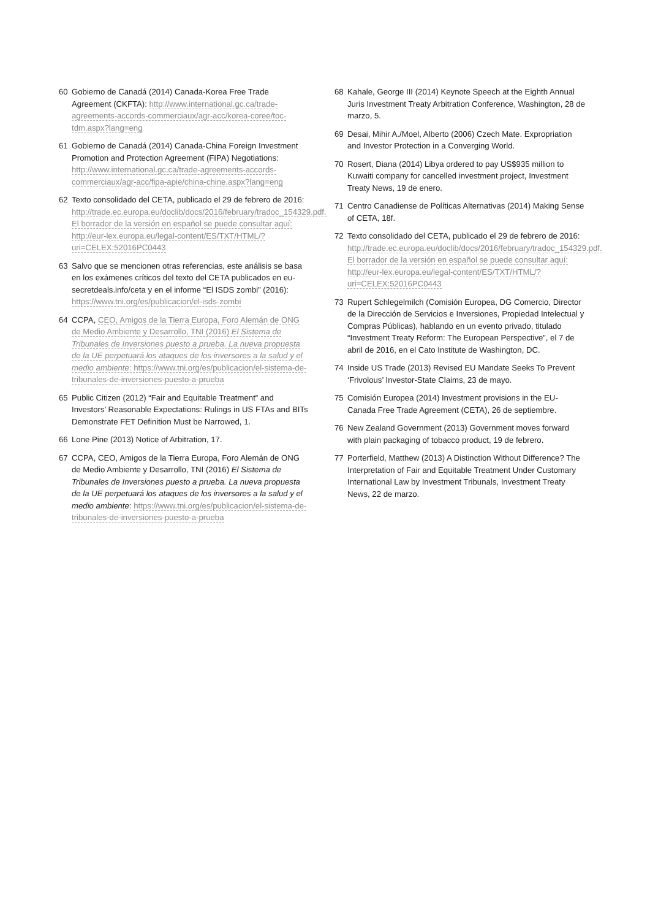60 Gobierno de Canadá (2014) Canada-Korea Free Trade Agreement (CKFTA): http://www.international.gc.ca/trade-agreements-accords-commerciaux/agr-acc/korea-coree/toc-tdm.aspx?lang=eng
61 Gobierno de Canadá (2014) Canada-China Foreign Investment Promotion and Protection Agreement (FIPA) Negotiations: http://www.international.gc.ca/trade-agreements-accords-commerciaux/agr-acc/fipa-apie/china-chine.aspx?lang=eng
62 Texto consolidado del CETA, publicado el 29 de febrero de 2016: http://trade.ec.europa.eu/doclib/docs/2016/february/tradoc_154329.pdf. El borrador de la versión en español se puede consultar aquí: http://eur-lex.europa.eu/legal-content/ES/TXT/HTML/?uri=CELEX:52016PC0443
63 Salvo que se mencionen otras referencias, este análisis se basa en los exámenes críticos del texto del CETA publicados en eu-secretdeals.info/ceta y en el informe “El ISDS zombi” (2016): https://www.tni.org/es/publicacion/el-isds-zombi
64 CCPA, CEO, Amigos de la Tierra Europa, Foro Alemán de ONG de Medio Ambiente y Desarrollo, TNI (2016) El Sistema de Tribunales de Inversiones puesto a prueba. La nueva propuesta de la UE perpetuará los ataques de los inversores a la salud y el medio ambiente: https://www.tni.org/es/publicacion/el-sistema-de-tribunales-de-inversiones-puesto-a-prueba
65 Public Citizen (2012) “Fair and Equitable Treatment” and Investors’ Reasonable Expectations: Rulings in US FTAs and BITs Demonstrate FET Definition Must be Narrowed, 1.
66 Lone Pine (2013) Notice of Arbitration, 17.
67 CCPA, CEO, Amigos de la Tierra Europa, Foro Alemán de ONG de Medio Ambiente y Desarrollo, TNI (2016) El Sistema de Tribunales de Inversiones puesto a prueba. La nueva propuesta de la UE perpetuará los ataques de los inversores a la salud y el medio ambiente: https://www.tni.org/es/publicacion/el-sistema-de-tribunales-de-inversiones-puesto-a-prueba
68 Kahale, George III (2014) Keynote Speech at the Eighth Annual Juris Investment Treaty Arbitration Conference, Washington, 28 de marzo, 5.
69 Desai, Mihir A./Moel, Alberto (2006) Czech Mate. Expropriation and Investor Protection in a Converging World.
70 Rosert, Diana (2014) Libya ordered to pay US$935 million to Kuwaiti company for cancelled investment project, Investment Treaty News, 19 de enero.
71 Centro Canadiense de Políticas Alternativas (2014) Making Sense of CETA, 18f.
72 Texto consolidado del CETA, publicado el 29 de febrero de 2016: http://trade.ec.europa.eu/doclib/docs/2016/february/tradoc_154329.pdf. El borrador de la versión en español se puede consultar aquí: http://eur-lex.europa.eu/legal-content/ES/TXT/HTML/?uri=CELEX:52016PC0443
73 Rupert Schlegelmilch (Comisión Europea, DG Comercio, Director de la Dirección de Servicios e Inversiones, Propiedad Intelectual y Compras Públicas), hablando en un evento privado, titulado “Investment Treaty Reform: The European Perspective”, el 7 de abril de 2016, en el Cato Institute de Washington, DC.
74 Inside US Trade (2013) Revised EU Mandate Seeks To Prevent ‘Frivolous’ Investor-State Claims, 23 de mayo.
75 Comisión Europea (2014) Investment provisions in the EU-Canada Free Trade Agreement (CETA), 26 de septiembre.
76 New Zealand Government (2013) Government moves forward with plain packaging of tobacco product, 19 de febrero.
77 Porterfield, Matthew (2013) A Distinction Without Difference? The Interpretation of Fair and Equitable Treatment Under Customary International Law by Investment Tribunals, Investment Treaty News, 22 de marzo.